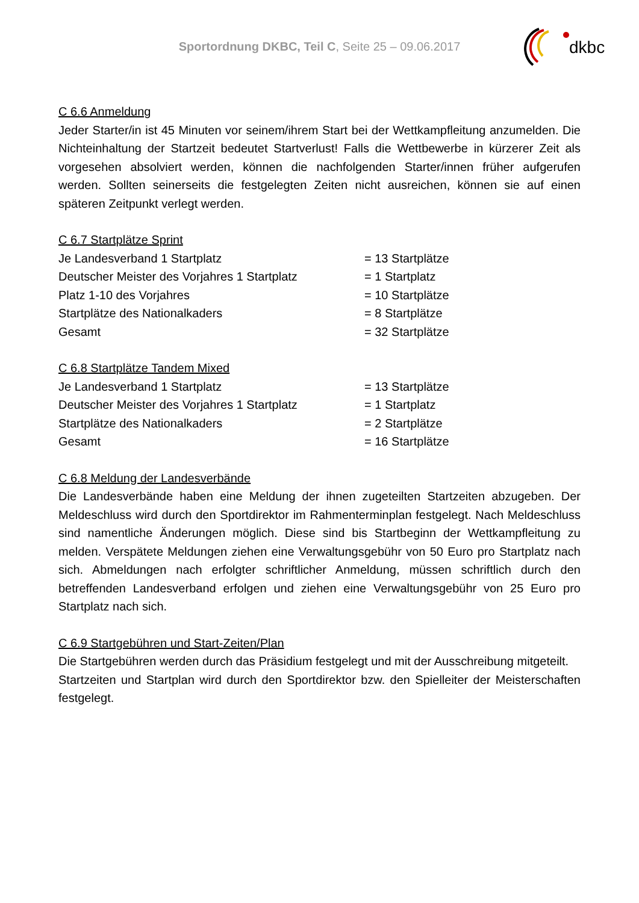Sportordnung DKBC, Teil C, Seite 25 – 09.06.2017
dkbc
C 6.6 Anmeldung
Jeder Starter/in ist 45 Minuten vor seinem/ihrem Start bei der Wettkampfleitung anzumelden. Die Nichteinhaltung der Startzeit bedeutet Startverlust! Falls die Wettbewerbe in kürzerer Zeit als vorgesehen absolviert werden, können die nachfolgenden Starter/innen früher aufgerufen werden. Sollten seinerseits die festgelegten Zeiten nicht ausreichen, können sie auf einen späteren Zeitpunkt verlegt werden.
C 6.7 Startplätze Sprint
| Je Landesverband 1 Startplatz | = 13 Startplätze |
| Deutscher Meister des Vorjahres 1 Startplatz | = 1 Startplatz |
| Platz 1-10 des Vorjahres | = 10 Startplätze |
| Startplätze des Nationalkaders | = 8 Startplätze |
| Gesamt | = 32 Startplätze |
C 6.8 Startplätze Tandem Mixed
| Je Landesverband 1 Startplatz | = 13 Startplätze |
| Deutscher Meister des Vorjahres 1 Startplatz | = 1 Startplatz |
| Startplätze des Nationalkaders | = 2 Startplätze |
| Gesamt | = 16 Startplätze |
C 6.8 Meldung der Landesverbände
Die Landesverbände haben eine Meldung der ihnen zugeteilten Startzeiten abzugeben. Der Meldeschluss wird durch den Sportdirektor im Rahmenterminplan festgelegt. Nach Meldeschluss sind namentliche Änderungen möglich. Diese sind bis Startbeginn der Wettkampfleitung zu melden. Verspätete Meldungen ziehen eine Verwaltungsgebühr von 50 Euro pro Startplatz nach sich. Abmeldungen nach erfolgter schriftlicher Anmeldung, müssen schriftlich durch den betreffenden Landesverband erfolgen und ziehen eine Verwaltungsgebühr von 25 Euro pro Startplatz nach sich.
C 6.9 Startgebühren und Start-Zeiten/Plan
Die Startgebühren werden durch das Präsidium festgelegt und mit der Ausschreibung mitgeteilt.
Startzeiten und Startplan wird durch den Sportdirektor bzw. den Spielleiter der Meisterschaften festgelegt.